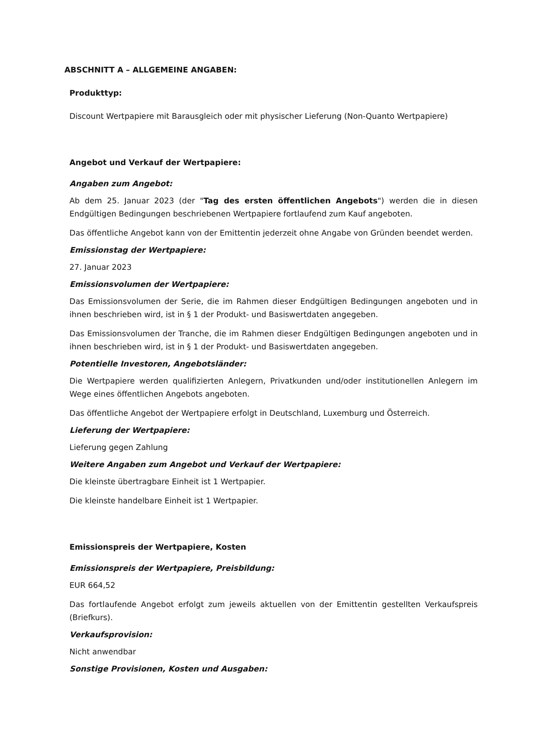ABSCHNITT A – ALLGEMEINE ANGABEN:
Produkttyp:
Discount Wertpapiere mit Barausgleich oder mit physischer Lieferung (Non-Quanto Wertpapiere)
Angebot und Verkauf der Wertpapiere:
Angaben zum Angebot:
Ab dem 25. Januar 2023 (der "Tag des ersten öffentlichen Angebots") werden die in diesen Endgültigen Bedingungen beschriebenen Wertpapiere fortlaufend zum Kauf angeboten.
Das öffentliche Angebot kann von der Emittentin jederzeit ohne Angabe von Gründen beendet werden.
Emissionstag der Wertpapiere:
27. Januar 2023
Emissionsvolumen der Wertpapiere:
Das Emissionsvolumen der Serie, die im Rahmen dieser Endgültigen Bedingungen angeboten und in ihnen beschrieben wird, ist in § 1 der Produkt- und Basiswertdaten angegeben.
Das Emissionsvolumen der Tranche, die im Rahmen dieser Endgültigen Bedingungen angeboten und in ihnen beschrieben wird, ist in § 1 der Produkt- und Basiswertdaten angegeben.
Potentielle Investoren, Angebotsländer:
Die Wertpapiere werden qualifizierten Anlegern, Privatkunden und/oder institutionellen Anlegern im Wege eines öffentlichen Angebots angeboten.
Das öffentliche Angebot der Wertpapiere erfolgt in Deutschland, Luxemburg und Österreich.
Lieferung der Wertpapiere:
Lieferung gegen Zahlung
Weitere Angaben zum Angebot und Verkauf der Wertpapiere:
Die kleinste übertragbare Einheit ist 1 Wertpapier.
Die kleinste handelbare Einheit ist 1 Wertpapier.
Emissionspreis der Wertpapiere, Kosten
Emissionspreis der Wertpapiere, Preisbildung:
EUR 664,52
Das fortlaufende Angebot erfolgt zum jeweils aktuellen von der Emittentin gestellten Verkaufspreis (Briefkurs).
Verkaufsprovision:
Nicht anwendbar
Sonstige Provisionen, Kosten und Ausgaben: